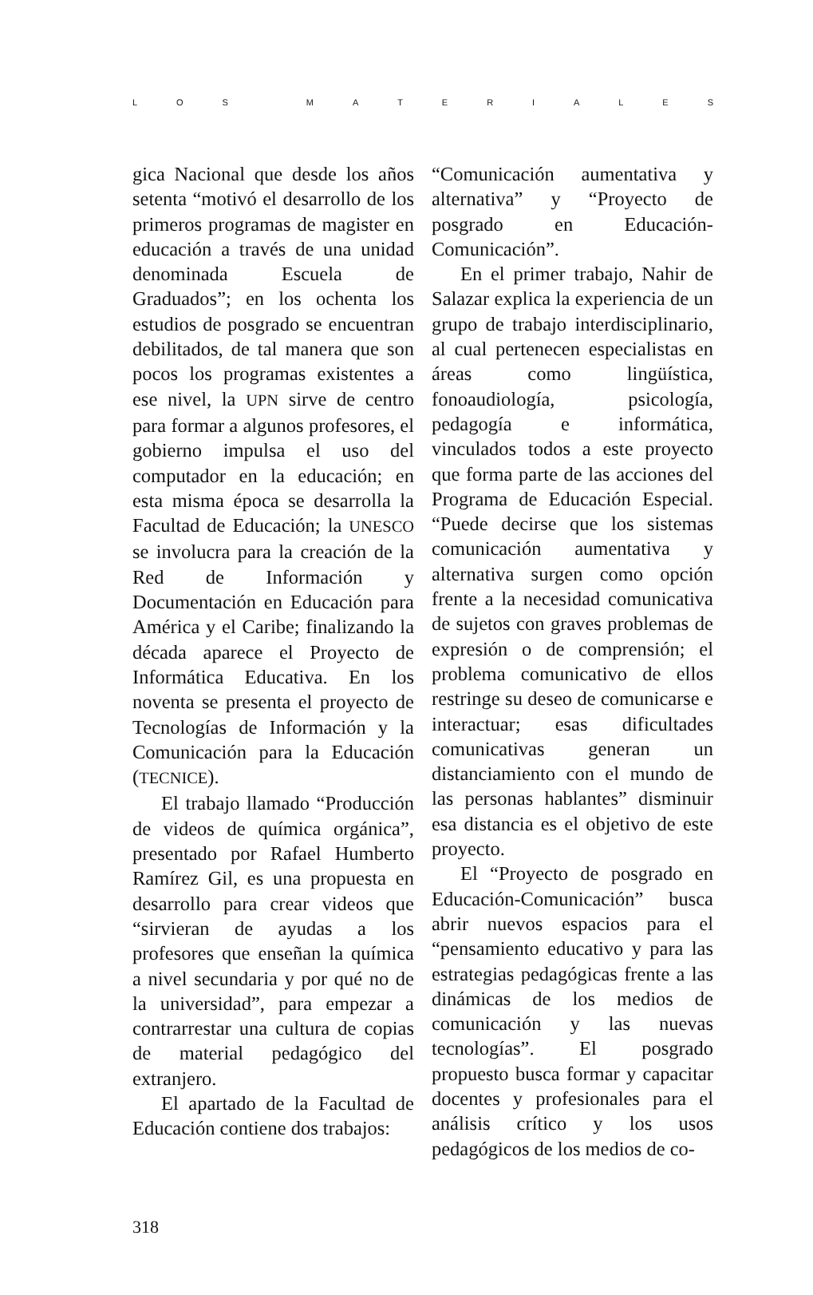LOS MATERIALES
gica Nacional que desde los años setenta “motivó el desarrollo de los primeros programas de magister en educación a través de una unidad denominada Escuela de Graduados”; en los ochenta los estudios de posgrado se encuentran debilitados, de tal manera que son pocos los programas existentes a ese nivel, la UPN sirve de centro para formar a algunos profesores, el gobierno impulsa el uso del computador en la educación; en esta misma época se desarrolla la Facultad de Educación; la UNESCO se involucra para la creación de la Red de Información y Documentación en Educación para América y el Caribe; finalizando la década aparece el Proyecto de Informática Educativa. En los noventa se presenta el proyecto de Tecnologías de Información y la Comunicación para la Educación (TECNICE).
El trabajo llamado “Producción de videos de química orgánica”, presentado por Rafael Humberto Ramírez Gil, es una propuesta en desarrollo para crear videos que “sirvieran de ayudas a los profesores que enseñan la química a nivel secundaria y por qué no de la universidad”, para empezar a contrarrestar una cultura de copias de material pedagógico del extranjero.
El apartado de la Facultad de Educación contiene dos trabajos:
“Comunicación aumentativa y alternativa” y “Proyecto de posgrado en Educación-Comunicación”.
En el primer trabajo, Nahir de Salazar explica la experiencia de un grupo de trabajo interdisciplinario, al cual pertenecen especialistas en áreas como lingüística, fonoaudiología, psicología, pedagogía e informática, vinculados todos a este proyecto que forma parte de las acciones del Programa de Educación Especial. “Puede decirse que los sistemas comunicación aumentativa y alternativa surgen como opción frente a la necesidad comunicativa de sujetos con graves problemas de expresión o de comprensión; el problema comunicativo de ellos restringe su deseo de comunicarse e interactuar; esas dificultades comunicativas generan un distanciamiento con el mundo de las personas hablantes” disminuir esa distancia es el objetivo de este proyecto.
El “Proyecto de posgrado en Educación-Comunicación” busca abrir nuevos espacios para el “pensamiento educativo y para las estrategias pedagógicas frente a las dinámicas de los medios de comunicación y las nuevas tecnologías”. El posgrado propuesto busca formar y capacitar docentes y profesionales para el análisis crítico y los usos pedagógicos de los medios de co-
318